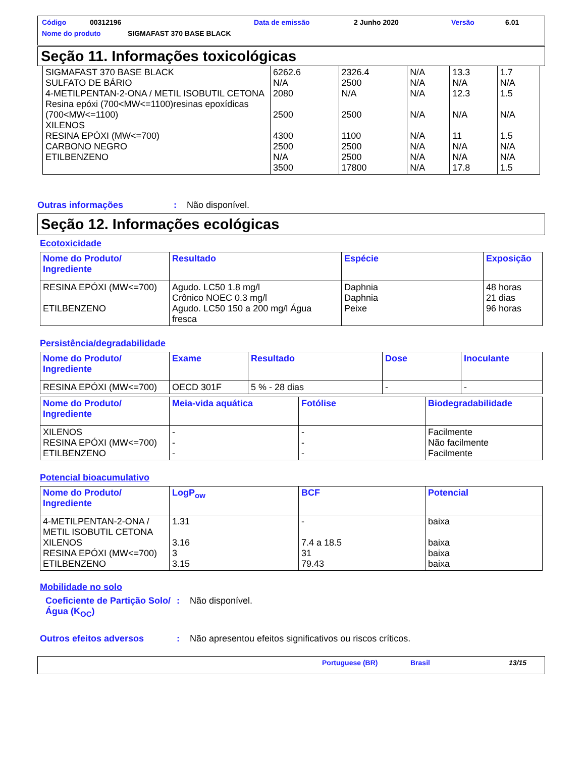Código 00312196 Data de emissão 2 Junho 2020 Versão 6.01
Nome do produto SIGMAFAST 370 BASE BLACK
Seção 11. Informações toxicológicas
| SIGMAFAST 370 BASE BLACK SULFATO DE BÁRIO 4-METILPENTAN-2-ONA / METIL ISOBUTIL CETONA Resina epóxi (700<MW<=1100)resinas epoxídicas (700<MW<=1100) XILENOS RESINA EPÓXI (MW<=700) CARBONO NEGRO ETILBENZENO | 6262.6 N/A 2080 2500 4300 2500 N/A 3500 | 2326.4 2500 N/A 2500 1100 2500 2500 17800 | N/A N/A N/A N/A N/A N/A N/A N/A | 13.3 N/A 12.3 N/A 11 N/A N/A 17.8 | 1.7 N/A 1.5 N/A 1.5 N/A N/A 1.5 |
Outras informações: Não disponível.
Seção 12. Informações ecológicas
Ecotoxicidade
| Nome do Produto/ Ingrediente | Resultado | Espécie | Exposição |
| --- | --- | --- | --- |
| RESINA EPÓXI (MW<=700) ETILBENZENO | Agudo. LC50 1.8 mg/l Crônico NOEC 0.3 mg/l Agudo. LC50 150 a 200 mg/l Água fresca | Daphnia Daphnia Peixe | 48 horas 21 dias 96 horas |
Persistência/degradabilidade
| Nome do Produto/ Ingrediente | Exame | Resultado | Dose | Inoculante |
| --- | --- | --- | --- | --- |
| RESINA EPÓXI (MW<=700) | OECD 301F | 5 % - 28 dias | - | - |
| Nome do Produto/ Ingrediente | Meia-vida aquática | Fotólise | Biodegradabilidade |
| --- | --- | --- | --- |
| XILENOS RESINA EPÓXI (MW<=700) ETILBENZENO | - - - | - - - | Facilmente Não facilmente Facilmente |
Potencial bioacumulativo
| Nome do Produto/ Ingrediente | LogP<sub>ow</sub> | BCF | Potencial |
| --- | --- | --- | --- |
| 4-METILPENTAN-2-ONA / METIL ISOBUTIL CETONA XILENOS RESINA EPÓXI (MW<=700) ETILBENZENO | 1.31 3.16 3 3.15 | - 7.4 a 18.5 31 79.43 | baixa baixa baixa baixa |
Mobilidade no solo
Coeficiente de Partição Solo/Água (K<sub>OC</sub>): Não disponível.
Outros efeitos adversos: Não apresentou efeitos significativos ou riscos críticos.
Portuguese (BR) Brasil 13/15